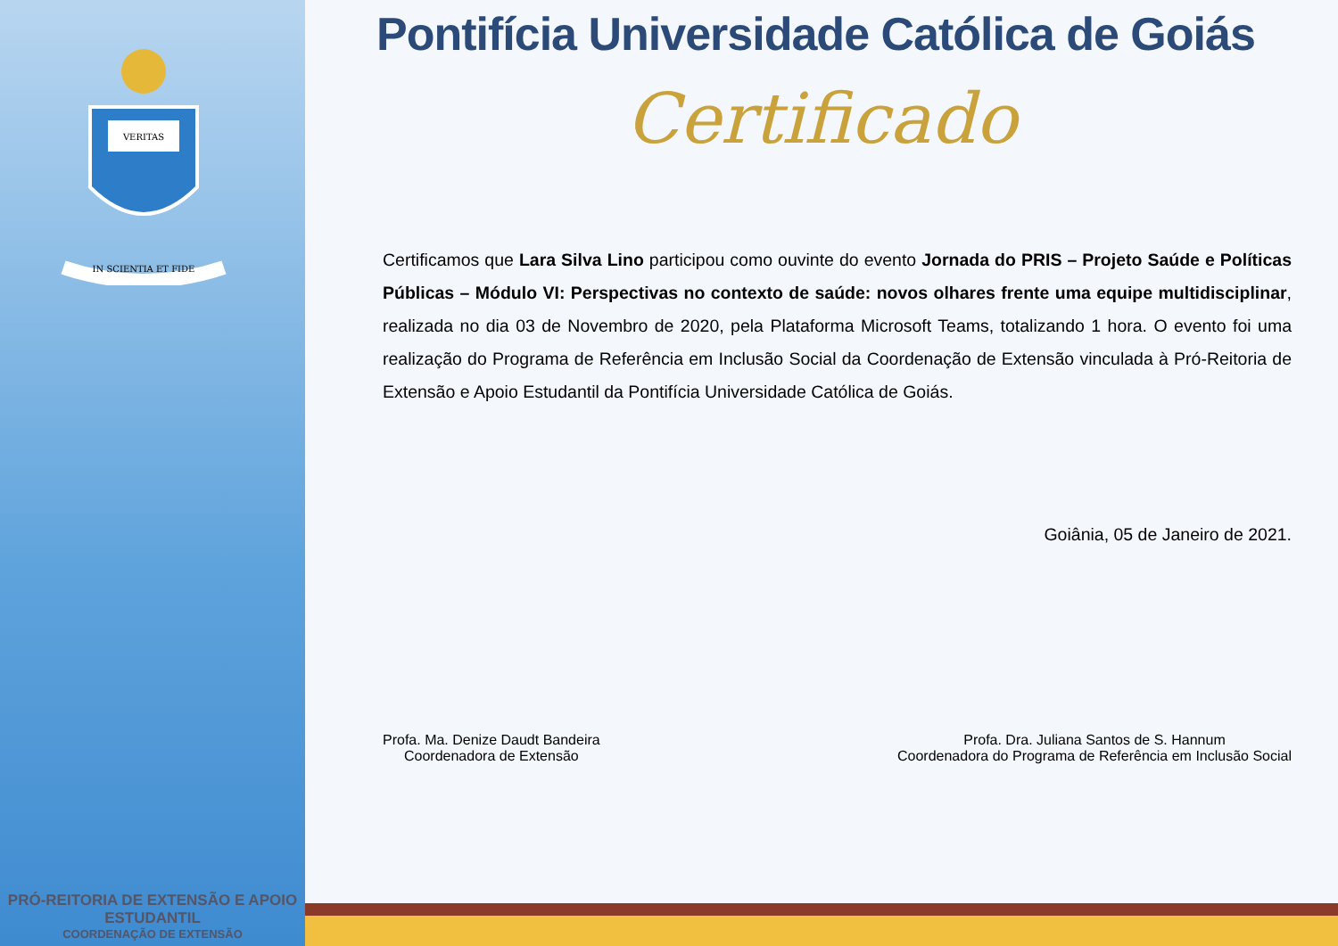VERITAS
IN SCIENTIA ET FIDE
PRÓ-REITORIA DE EXTENSÃO E APOIO ESTUDANTIL
COORDENAÇÃO DE EXTENSÃO
Pontifícia Universidade Católica de Goiás
Certificado
Certificamos que Lara Silva Lino participou como ouvinte do evento Jornada do PRIS – Projeto Saúde e Políticas Públicas – Módulo VI: Perspectivas no contexto de saúde: novos olhares frente uma equipe multidisciplinar, realizada no dia 03 de Novembro de 2020, pela Plataforma Microsoft Teams, totalizando 1 hora. O evento foi uma realização do Programa de Referência em Inclusão Social da Coordenação de Extensão vinculada à Pró-Reitoria de Extensão e Apoio Estudantil da Pontifícia Universidade Católica de Goiás.
Goiânia, 05 de Janeiro de 2021.
Profa. Ma. Denize Daudt Bandeira
Coordenadora de Extensão
Profa. Dra. Juliana Santos de S. Hannum
Coordenadora do Programa de Referência em Inclusão Social